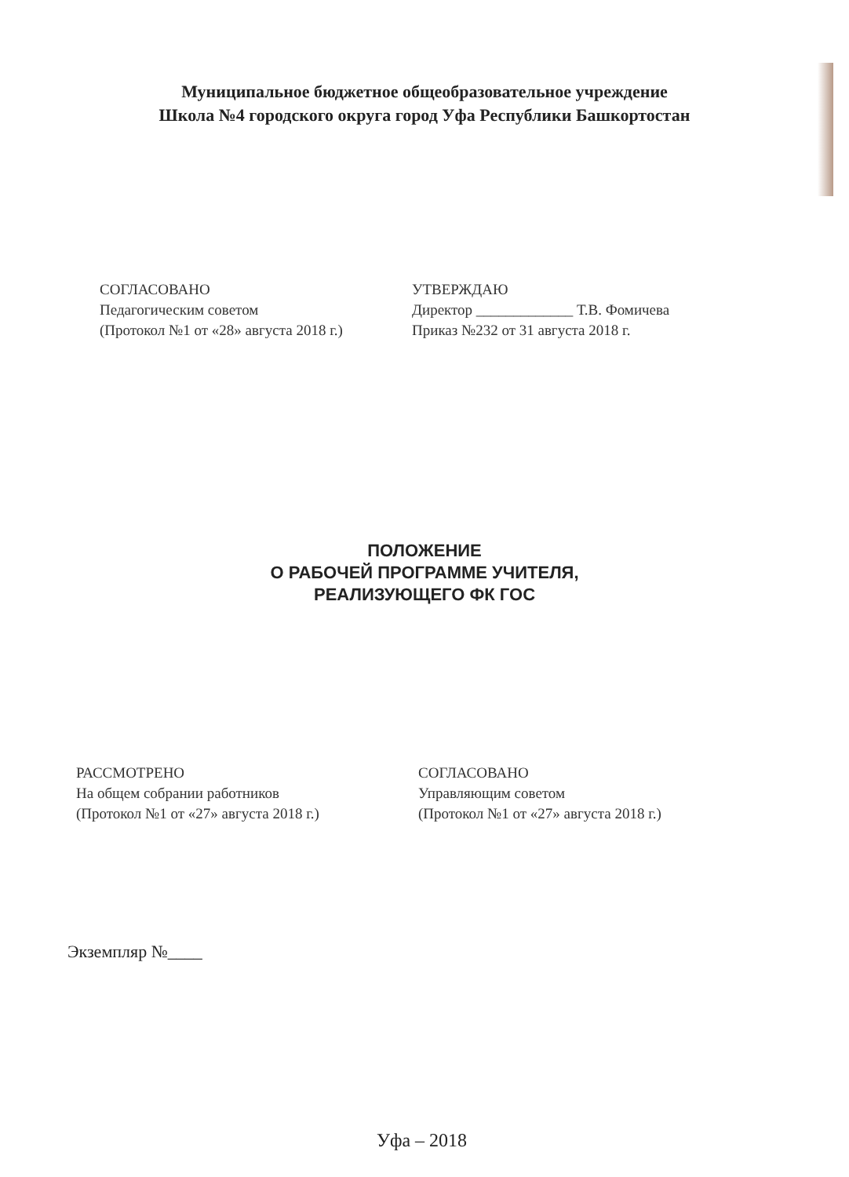Муниципальное бюджетное общеобразовательное учреждение
Школа №4 городского округа город Уфа Республики Башкортостан
СОГЛАСОВАНО
Педагогическим советом
(Протокол №1 от «28» августа 2018 г.)
УТВЕРЖДАЮ
Директор _____________ Т.В. Фомичева
Приказ №232 от 31 августа 2018 г.
ПОЛОЖЕНИЕ
О РАБОЧЕЙ ПРОГРАММЕ УЧИТЕЛЯ,
РЕАЛИЗУЮЩЕГО ФК ГОС
РАССМОТРЕНО
На общем собрании работников
(Протокол №1 от «27» августа 2018 г.)
СОГЛАСОВАНО
Управляющим советом
(Протокол №1 от «27» августа 2018 г.)
Экземпляр №____
Уфа – 2018